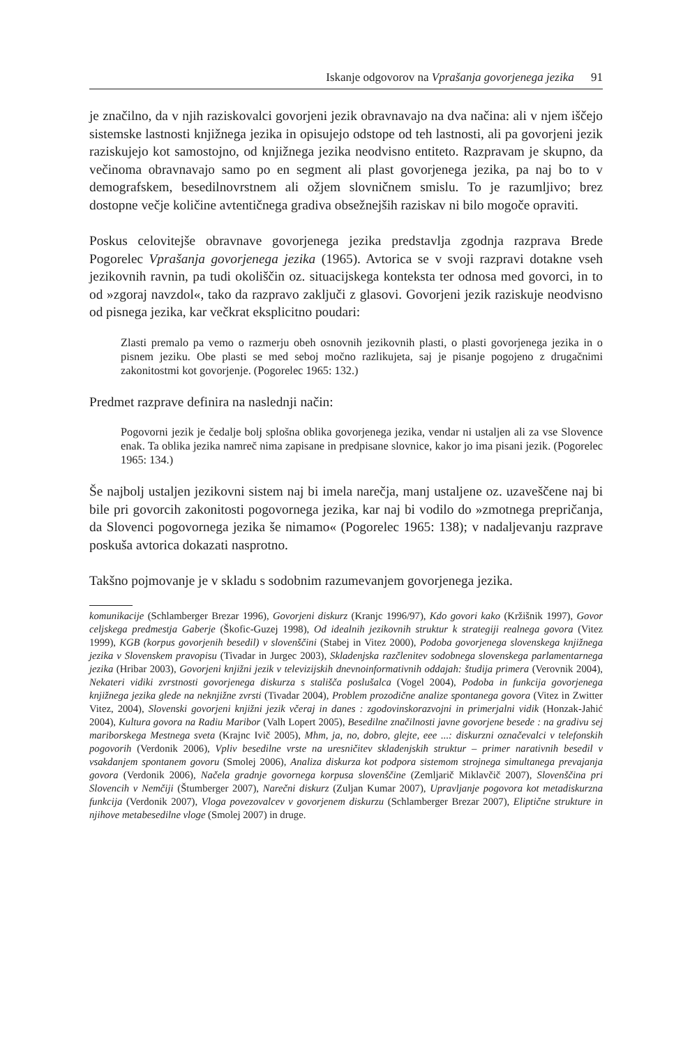Iskanje odgovorov na Vprašanja govorjenega jezika 91
je značilno, da v njih raziskovalci govorjeni jezik obravnavajo na dva načina: ali v njem iščejo sistemske lastnosti knjižnega jezika in opisujejo odstope od teh lastnosti, ali pa govorjeni jezik raziskujejo kot samostojno, od knjižnega jezika neodvisno entiteto. Razpravam je skupno, da večinoma obravnavajo samo po en segment ali plast govorjenega jezika, pa naj bo to v demografskem, besedilnovrstnem ali ožjem slovničnem smislu. To je razumljivo; brez dostopne večje količine avtentičnega gradiva obsežnejših raziskav ni bilo mogoče opraviti.
Poskus celovitejše obravnave govorjenega jezika predstavlja zgodnja razprava Brede Pogorelec Vprašanja govorjenega jezika (1965). Avtorica se v svoji razpravi dotakne vseh jezikovnih ravnin, pa tudi okoliščin oz. situacijskega konteksta ter odnosa med govorci, in to od »zgoraj navzdol«, tako da razpravo zaključi z glasovi. Govorjeni jezik raziskuje neodvisno od pisnega jezika, kar večkrat eksplicitno poudari:
Zlasti premalo pa vemo o razmerju obeh osnovnih jezikovnih plasti, o plasti govorjenega jezika in o pisnem jeziku. Obe plasti se med seboj močno razlikujeta, saj je pisanje pogojeno z drugačnimi zakonitostmi kot govorjenje. (Pogorelec 1965: 132.)
Predmet razprave definira na naslednji način:
Pogovorni jezik je čedalje bolj splošna oblika govorjenega jezika, vendar ni ustaljen ali za vse Slovence enak. Ta oblika jezika namreč nima zapisane in predpisane slovnice, kakor jo ima pisani jezik. (Pogorelec 1965: 134.)
Še najbolj ustaljen jezikovni sistem naj bi imela narečja, manj ustaljene oz. uzaveščene naj bi bile pri govorcih zakonitosti pogovornega jezika, kar naj bi vodilo do »zmotnega prepričanja, da Slovenci pogovornega jezika še nimamo« (Pogorelec 1965: 138); v nadaljevanju razprave poskuša avtorica dokazati nasprotno.
Takšno pojmovanje je v skladu s sodobnim razumevanjem govorjenega jezika.
komunikacije (Schlamberger Brezar 1996), Govorjeni diskurz (Kranjc 1996/97), Kdo govori kako (Kržišnik 1997), Govor celjskega predmestja Gaberje (Škofic-Guzej 1998), Od idealnih jezikovnih struktur k strategiji realnega govora (Vitez 1999), KGB (korpus govorjenih besedil) v slovenščini (Stabej in Vitez 2000), Podoba govorjenega slovenskega knjižnega jezika v Slovenskem pravopisu (Tivadar in Jurgec 2003), Skladenjska razčlenitev sodobnega slovenskega parlamentarnega jezika (Hribar 2003), Govorjeni knjižni jezik v televizijskih dnevnoinformativnih oddajah: študija primera (Verovnik 2004), Nekateri vidiki zvrstnosti govorjenega diskurza s stališča poslušalca (Vogel 2004), Podoba in funkcija govorjenega knjižnega jezika glede na neknjižne zvrsti (Tivadar 2004), Problem prozodične analize spontanega govora (Vitez in Zwitter Vitez, 2004), Slovenski govorjeni knjižni jezik včeraj in danes : zgodovinskorazvojni in primerjalni vidik (Honzak-Jahić 2004), Kultura govora na Radiu Maribor (Valh Lopert 2005), Besedilne značilnosti javne govorjene besede : na gradivu sej mariborskega Mestnega sveta (Krajnc Ivič 2005), Mhm, ja, no, dobro, glejte, eee ...: diskurzni označevalci v telefonskih pogovorih (Verdonik 2006), Vpliv besedilne vrste na uresničitev skladenjskih struktur – primer narativnih besedil v vsakdanjem spontanem govoru (Smolej 2006), Analiza diskurza kot podpora sistemom strojnega simultanega prevajanja govora (Verdonik 2006), Načela gradnje govornega korpusa slovenščine (Zemljarič Miklavčič 2007), Slovenščina pri Slovencih v Nemčiji (Štumberger 2007), Narečni diskurz (Zuljan Kumar 2007), Upravljanje pogovora kot metadiskurzna funkcija (Verdonik 2007), Vloga povezovalcev v govorjenem diskurzu (Schlamberger Brezar 2007), Eliptične strukture in njihove metabesedilne vloge (Smolej 2007) in druge.